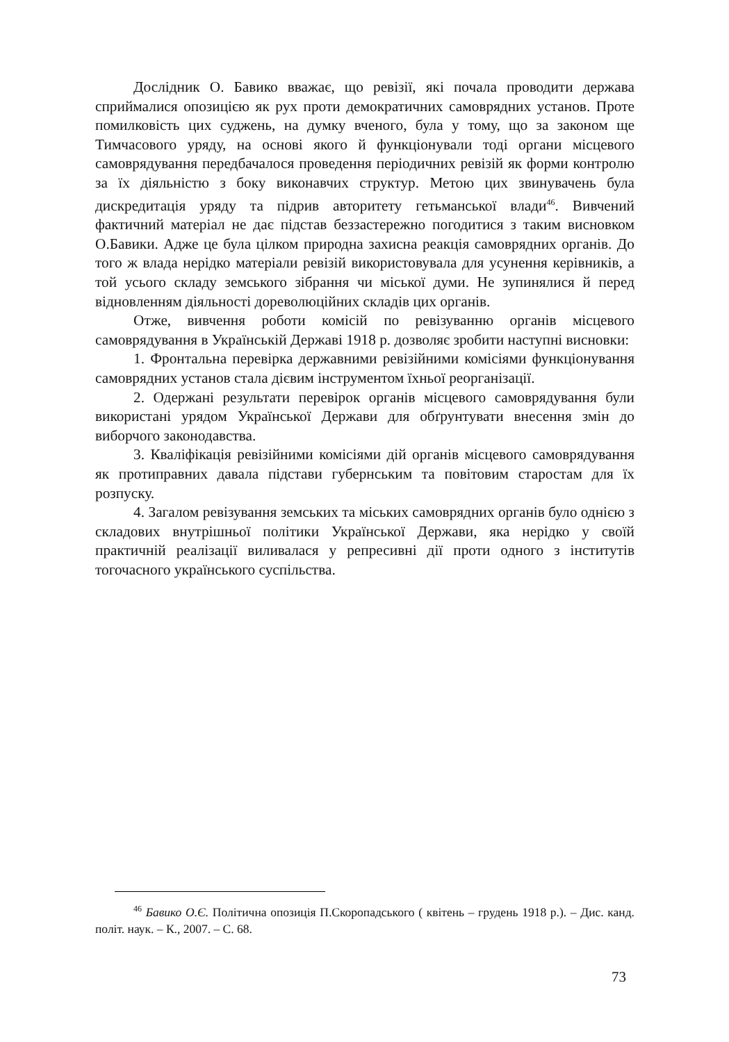Дослідник О. Бавико вважає, що ревізії, які почала проводити держава сприймалися опозицією як рух проти демократичних самоврядних установ. Проте помилковість цих суджень, на думку вченого, була у тому, що за законом ще Тимчасового уряду, на основі якого й функціонували тоді органи місцевого самоврядування передбачалося проведення періодичних ревізій як форми контролю за їх діяльністю з боку виконавчих структур. Метою цих звинувачень була дискредитація уряду та підрив авторитету гетьманської влади<sup>46</sup>. Вивчений фактичний матеріал не дає підстав беззастережно погодитися з таким висновком О.Бавики. Адже це була цілком природна захисна реакція самоврядних органів. До того ж влада нерідко матеріали ревізій використовувала для усунення керівників, а той усього складу земського зібрання чи міської думи. Не зупинялися й перед відновленням діяльності дореволюційних складів цих органів.
Отже, вивчення роботи комісій по ревізуванню органів місцевого самоврядування в Українській Державі 1918 р. дозволяє зробити наступні висновки:
1. Фронтальна перевірка державними ревізійними комісіями функціонування самоврядних установ стала дієвим інструментом їхньої реорганізації.
2. Одержані результати перевірок органів місцевого самоврядування були використані урядом Української Держави для обґрунтувати внесення змін до виборчого законодавства.
3. Кваліфікація ревізійними комісіями дій органів місцевого самоврядування як протиправних давала підстави губернським та повітовим старостам для їх розпуску.
4. Загалом ревізування земських та міських самоврядних органів було однією з складових внутрішньої політики Української Держави, яка нерідко у своїй практичній реалізації виливалася у репресивні дії проти одного з інститутів тогочасного українського суспільства.
<sup>46</sup> Бавико О.Є. Політична опозиція П.Скоропадського ( квітень – грудень 1918 р.). – Дис. канд. політ. наук. – К., 2007. – С. 68.
73